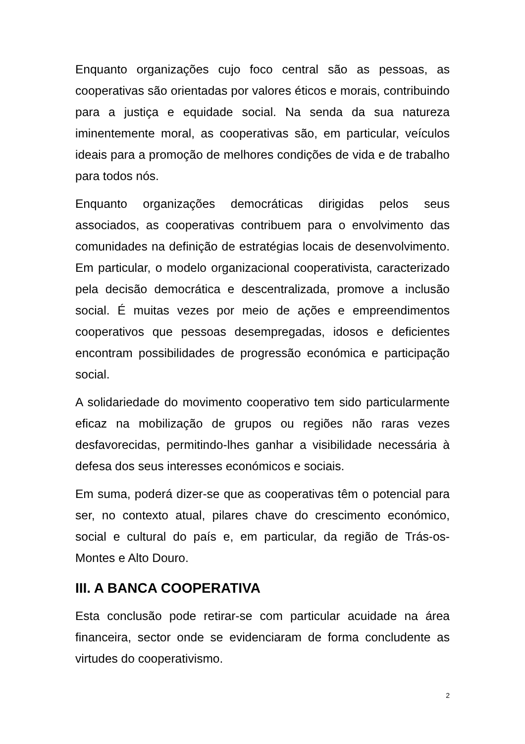Enquanto organizações cujo foco central são as pessoas, as cooperativas são orientadas por valores éticos e morais, contribuindo para a justiça e equidade social. Na senda da sua natureza iminentemente moral, as cooperativas são, em particular, veículos ideais para a promoção de melhores condições de vida e de trabalho para todos nós.
Enquanto organizações democráticas dirigidas pelos seus associados, as cooperativas contribuem para o envolvimento das comunidades na definição de estratégias locais de desenvolvimento. Em particular, o modelo organizacional cooperativista, caracterizado pela decisão democrática e descentralizada, promove a inclusão social. É muitas vezes por meio de ações e empreendimentos cooperativos que pessoas desempregadas, idosos e deficientes encontram possibilidades de progressão económica e participação social.
A solidariedade do movimento cooperativo tem sido particularmente eficaz na mobilização de grupos ou regiões não raras vezes desfavorecidas, permitindo-lhes ganhar a visibilidade necessária à defesa dos seus interesses económicos e sociais.
Em suma, poderá dizer-se que as cooperativas têm o potencial para ser, no contexto atual, pilares chave do crescimento económico, social e cultural do país e, em particular, da região de Trás-os-Montes e Alto Douro.
III. A BANCA COOPERATIVA
Esta conclusão pode retirar-se com particular acuidade na área financeira, sector onde se evidenciaram de forma concludente as virtudes do cooperativismo.
2